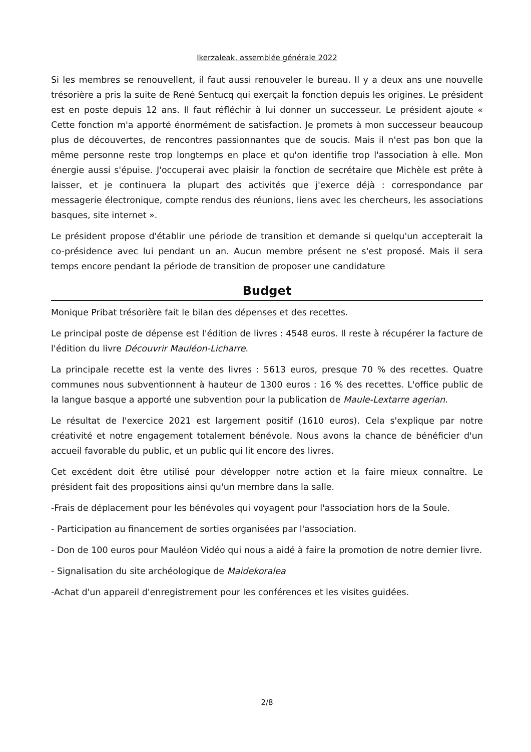Ikerzaleak, assemblée générale 2022
Si les membres se renouvellent, il faut aussi renouveler le bureau. Il y a deux ans une nouvelle trésorière a pris la suite de René Sentucq qui exerçait la fonction depuis les origines. Le président est en poste depuis 12 ans. Il faut réfléchir à lui donner un successeur. Le président ajoute « Cette fonction m'a apporté énormément de satisfaction. Je promets à mon successeur beaucoup plus de découvertes, de rencontres passionnantes que de soucis. Mais il n'est pas bon que la même personne reste trop longtemps en place et qu'on identifie trop l'association à elle. Mon énergie aussi s'épuise. J'occuperai avec plaisir la fonction de secrétaire que Michèle est prête à laisser, et je continuera la plupart des activités que j'exerce déjà : correspondance par messagerie électronique, compte rendus des réunions, liens avec les chercheurs, les associations basques, site internet ».
Le président propose d'établir une période de transition et demande si quelqu'un accepterait la co-présidence avec lui pendant un an. Aucun membre présent ne s'est proposé. Mais il sera temps encore pendant la période de transition de proposer une candidature
Budget
Monique Pribat trésorière fait le bilan des dépenses et des recettes.
Le principal poste de dépense est l'édition de livres : 4548 euros. Il reste à récupérer la facture de l'édition du livre Découvrir Mauléon-Licharre.
La principale recette est la vente des livres : 5613 euros, presque 70 % des recettes. Quatre communes nous subventionnent à hauteur de 1300 euros : 16 % des recettes. L'office public de la langue basque a apporté une subvention pour la publication de Maule-Lextarre agerian.
Le résultat de l'exercice 2021 est largement positif (1610 euros). Cela s'explique par notre créativité et notre engagement totalement bénévole. Nous avons la chance de bénéficier d'un accueil favorable du public, et un public qui lit encore des livres.
Cet excédent doit être utilisé pour développer notre action et la faire mieux connaître. Le président fait des propositions ainsi qu'un membre dans la salle.
-Frais de déplacement pour les bénévoles qui voyagent pour l'association hors de la Soule.
- Participation au financement de sorties organisées par l'association.
- Don de 100 euros pour Mauléon Vidéo qui nous a aidé à faire la promotion de notre dernier livre.
- Signalisation du site archéologique de Maidekoralea
-Achat d'un appareil d'enregistrement pour les conférences et les visites guidées.
2/8